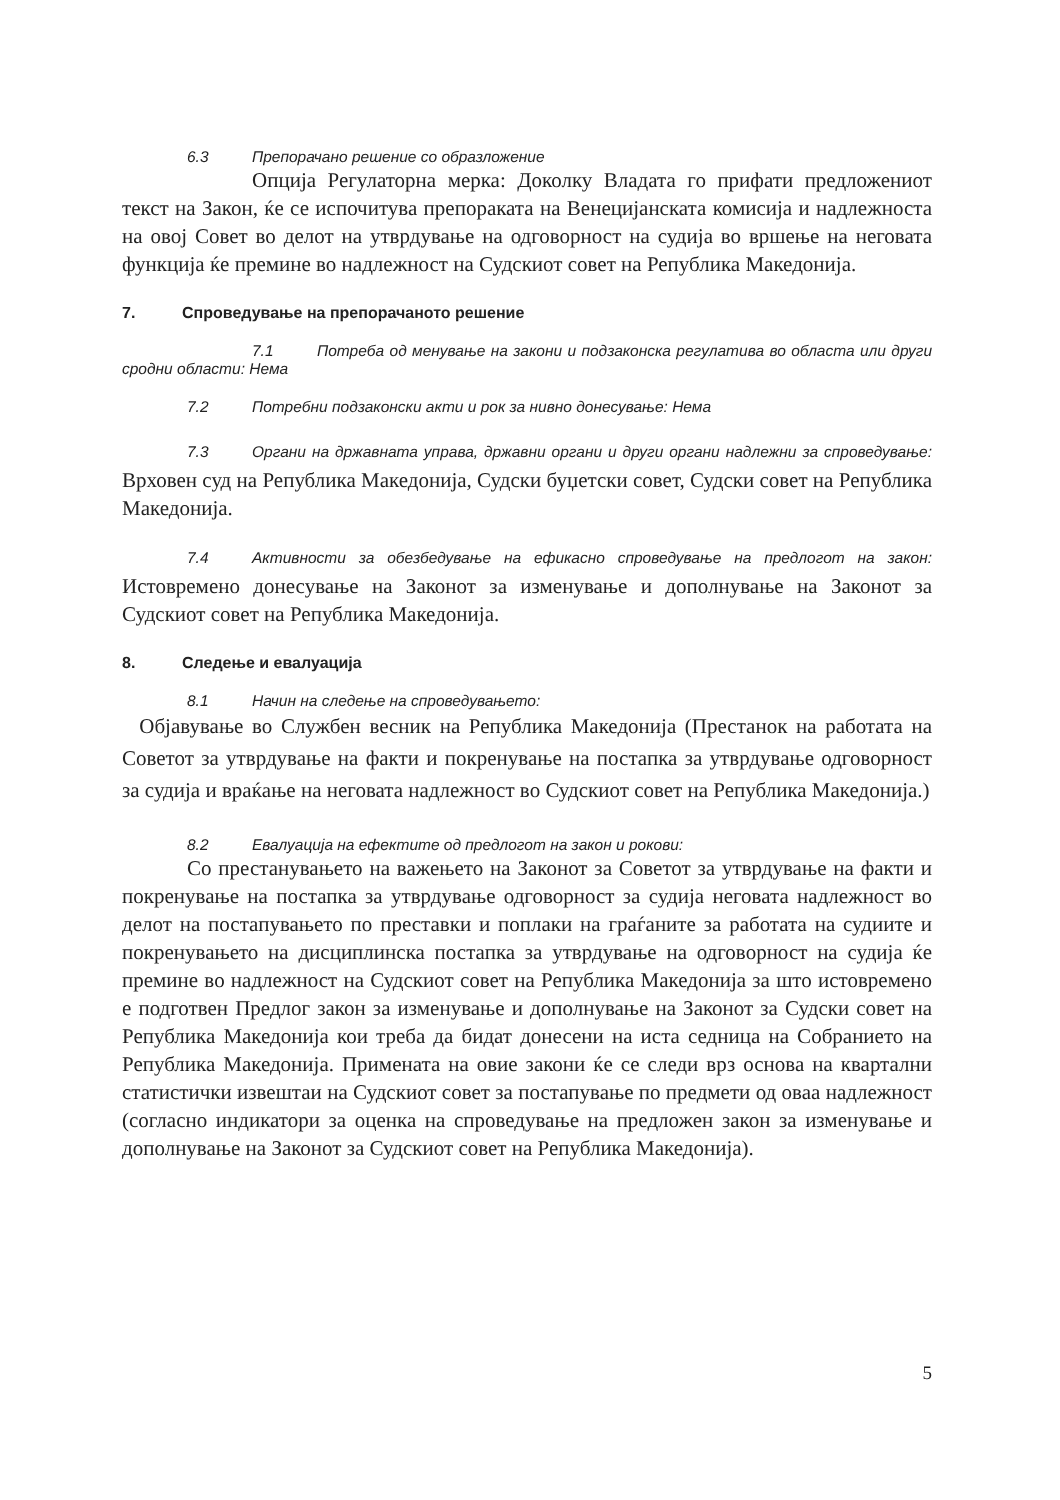6.3 Препорачано решение со образложение
Опција Регулаторна мерка: Доколку Владата го прифати предложениот текст на Закон, ќе се испочитува препораката на Венецијанската комисија и надлежноста на овој Совет во делот на утврдување на одговорност на судија во вршење на неговата функција ќе премине во надлежност на Судскиот совет на Република Македонија.
7. Спроведување на препорачаното решение
7.1 Потреба од менување на закони и подзаконска регулатива во областа или други сродни области: Нема
7.2 Потребни подзаконски акти и рок за нивно донесување: Нема
7.3 Органи на државната управа, државни органи и други органи надлежни за спроведување: Врховен суд на Република Македонија, Судски буџетски совет, Судски совет на Република Македонија.
7.4 Активности за обезбедување на ефикасно спроведување на предлогот на закон: Истовремено донесување на Законот за изменување и дополнување на Законот за Судскиот совет на Република Македонија.
8. Следење и евалуација
8.1 Начин на следење на спроведувањето:
Објавување во Службен весник на Република Македонија (Престанок на работата на Советот за утврдување на факти и покренување на постапка за утврдување одговорност за судија и враќање на неговата надлежност во Судскиот совет на Република Македонија.)
8.2 Евалуација на ефектите од предлогот на закон и рокови:
Со престанувањето на важењето на Законот за Советот за утврдување на факти и покренување на постапка за утврдување одговорност за судија неговата надлежност во делот на постапувањето по преставки и поплаки на граѓаните за работата на судиите и покренувањето на дисциплинска постапка за утврдување на одговорност на судија ќе премине во надлежност на Судскиот совет на Република Македонија за што истовремено е подготвен Предлог закон за изменување и дополнување на Законот за Судски совет на Република Македонија кои треба да бидат донесени на иста седница на Собранието на Република Македонија. Примената на овие закони ќе се следи врз основа на квартални статистички извештаи на Судскиот совет за постапување по предмети од оваа надлежност (согласно индикатори за оценка на спроведување на предложен закон за изменување и дополнување на Законот за Судскиот совет на Република Македонија).
5